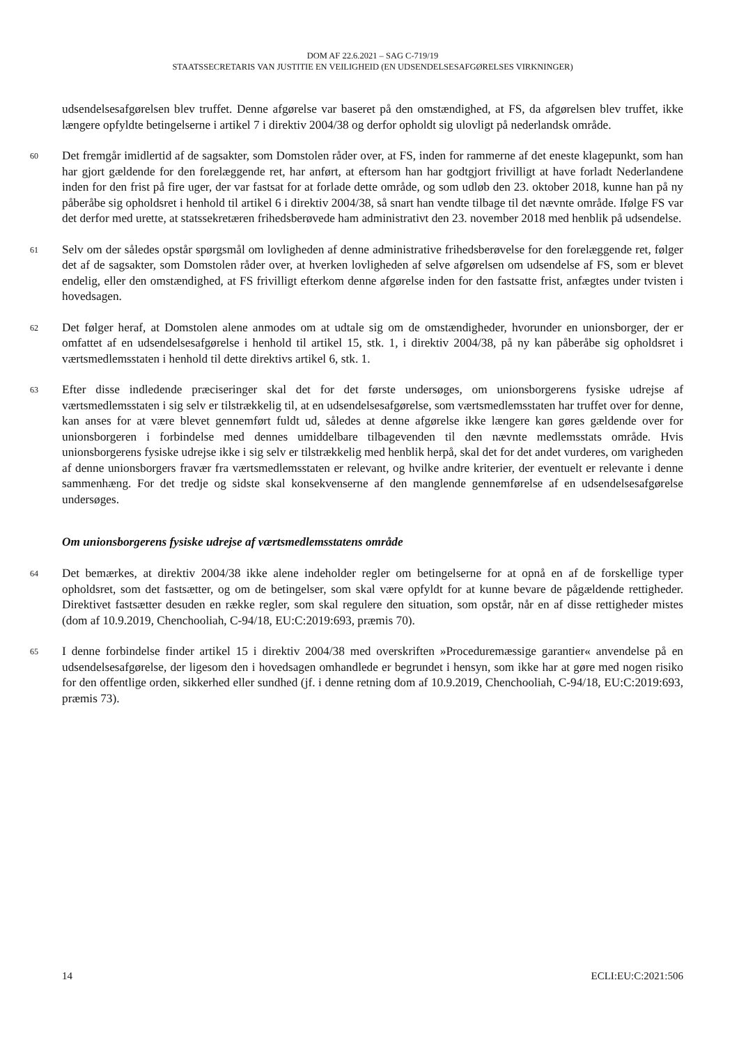DOM AF 22.6.2021 – SAG C-719/19
STAATSSECRETARIS VAN JUSTITIE EN VEILIGHEID (EN UDSENDELSESAFGØRELSES VIRKNINGER)
udsendelsesafgørelsen blev truffet. Denne afgørelse var baseret på den omstændighed, at FS, da afgørelsen blev truffet, ikke længere opfyldte betingelserne i artikel 7 i direktiv 2004/38 og derfor opholdt sig ulovligt på nederlandsk område.
60
Det fremgår imidlertid af de sagsakter, som Domstolen råder over, at FS, inden for rammerne af det eneste klagepunkt, som han har gjort gældende for den forelæggende ret, har anført, at eftersom han har godtgjort frivilligt at have forladt Nederlandene inden for den frist på fire uger, der var fastsat for at forlade dette område, og som udløb den 23. oktober 2018, kunne han på ny påberåbe sig opholdsret i henhold til artikel 6 i direktiv 2004/38, så snart han vendte tilbage til det nævnte område. Ifølge FS var det derfor med urette, at statssekretæren frihedsberøvede ham administrativt den 23. november 2018 med henblik på udsendelse.
61
Selv om der således opstår spørgsmål om lovligheden af denne administrative frihedsberøvelse for den forelæggende ret, følger det af de sagsakter, som Domstolen råder over, at hverken lovligheden af selve afgørelsen om udsendelse af FS, som er blevet endelig, eller den omstændighed, at FS frivilligt efterkom denne afgørelse inden for den fastsatte frist, anfægtes under tvisten i hovedsagen.
62
Det følger heraf, at Domstolen alene anmodes om at udtale sig om de omstændigheder, hvorunder en unionsborger, der er omfattet af en udsendelsesafgørelse i henhold til artikel 15, stk. 1, i direktiv 2004/38, på ny kan påberåbe sig opholdsret i værtsmedlemsstaten i henhold til dette direktivs artikel 6, stk. 1.
63
Efter disse indledende præciseringer skal det for det første undersøges, om unionsborgerens fysiske udrejse af værtsmedlemsstaten i sig selv er tilstrækkelig til, at en udsendelsesafgørelse, som værtsmedlemsstaten har truffet over for denne, kan anses for at være blevet gennemført fuldt ud, således at denne afgørelse ikke længere kan gøres gældende over for unionsborgeren i forbindelse med dennes umiddelbare tilbagevenden til den nævnte medlemsstats område. Hvis unionsborgerens fysiske udrejse ikke i sig selv er tilstrækkelig med henblik herpå, skal det for det andet vurderes, om varigheden af denne unionsborgers fravær fra værtsmedlemsstaten er relevant, og hvilke andre kriterier, der eventuelt er relevante i denne sammenhæng. For det tredje og sidste skal konsekvenserne af den manglende gennemførelse af en udsendelsesafgørelse undersøges.
Om unionsborgerens fysiske udrejse af værtsmedlemsstatens område
64
Det bemærkes, at direktiv 2004/38 ikke alene indeholder regler om betingelserne for at opnå en af de forskellige typer opholdsret, som det fastsætter, og om de betingelser, som skal være opfyldt for at kunne bevare de pågældende rettigheder. Direktivet fastsætter desuden en række regler, som skal regulere den situation, som opstår, når en af disse rettigheder mistes (dom af 10.9.2019, Chenchooliah, C-94/18, EU:C:2019:693, præmis 70).
65
I denne forbindelse finder artikel 15 i direktiv 2004/38 med overskriften »Proceduremæssige garantier« anvendelse på en udsendelsesafgørelse, der ligesom den i hovedsagen omhandlede er begrundet i hensyn, som ikke har at gøre med nogen risiko for den offentlige orden, sikkerhed eller sundhed (jf. i denne retning dom af 10.9.2019, Chenchooliah, C-94/18, EU:C:2019:693, præmis 73).
14 ECLI:EU:C:2021:506